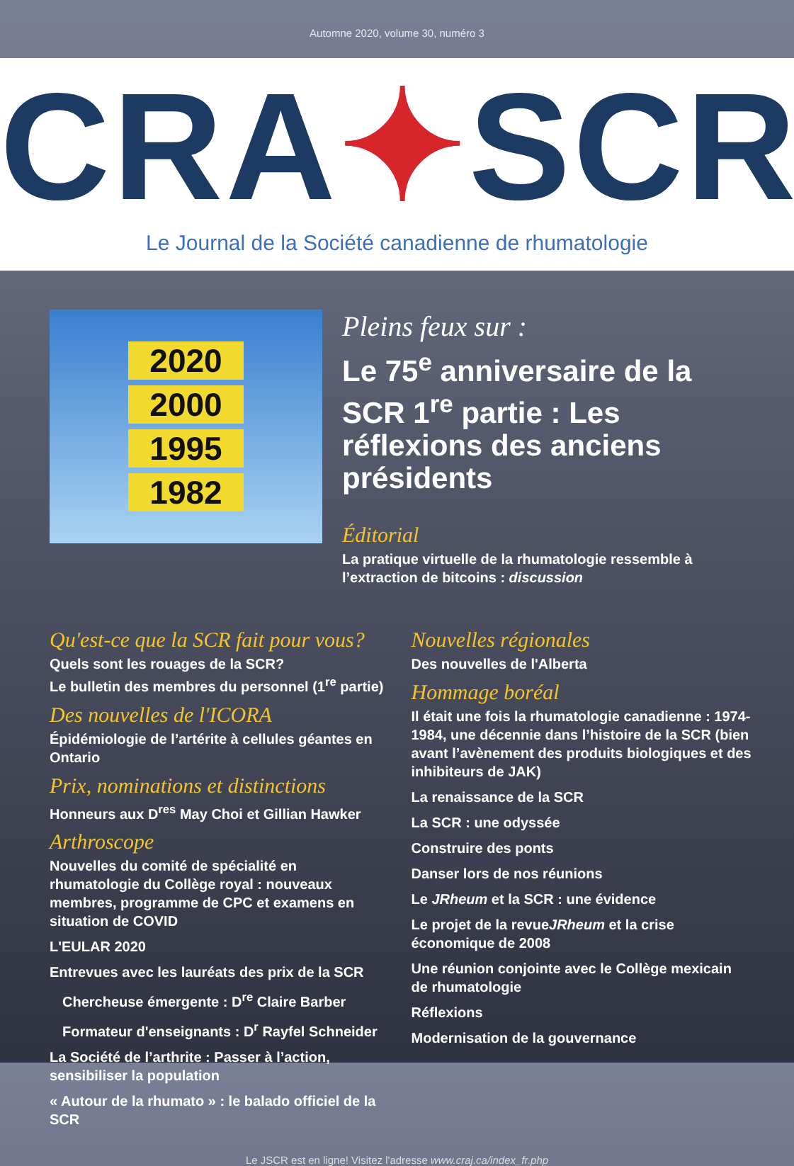Automne 2020, volume 30, numéro 3
CRA✦SCR
Le Journal de la Société canadienne de rhumatologie
2020
2000
1995
1982
Pleins feux sur :
Le 75<sup>e</sup> anniversaire de la SCR 1<sup>re</sup> partie : Les réflexions des anciens présidents
Éditorial
La pratique virtuelle de la rhumatologie ressemble à l’extraction de bitcoins : discussion
Qu'est-ce que la SCR fait pour vous?
Quels sont les rouages de la SCR?
Le bulletin des membres du personnel (1<sup>re</sup> partie)
Des nouvelles de l'ICORA
Épidémiologie de l’artérite à cellules géantes en Ontario
Prix, nominations et distinctions
Honneurs aux D<sup>res</sup> May Choi et Gillian Hawker
Arthroscope
Nouvelles du comité de spécialité en rhumatologie du Collège royal : nouveaux membres, programme de CPC et examens en situation de COVID
L'EULAR 2020
Entrevues avec les lauréats des prix de la SCR
Chercheuse émergente : D<sup>re</sup> Claire Barber
Formateur d'enseignants : D<sup>r</sup> Rayfel Schneider
La Société de l’arthrite : Passer à l’action, sensibiliser la population
« Autour de la rhumato » : le balado officiel de la SCR
Nouvelles régionales
Des nouvelles de l'Alberta
Hommage boréal
Il était une fois la rhumatologie canadienne : 1974-1984, une décennie dans l’histoire de la SCR (bien avant l’avènement des produits biologiques et des inhibiteurs de JAK)
La renaissance de la SCR
La SCR : une odyssée
Construire des ponts
Danser lors de nos réunions
Le JRheum et la SCR : une évidence
Le projet de la revueJRheum et la crise économique de 2008
Une réunion conjointe avec le Collège mexicain de rhumatologie
Réflexions
Modernisation de la gouvernance
Le JSCR est en ligne! Visitez l'adresse www.craj.ca/index_fr.php